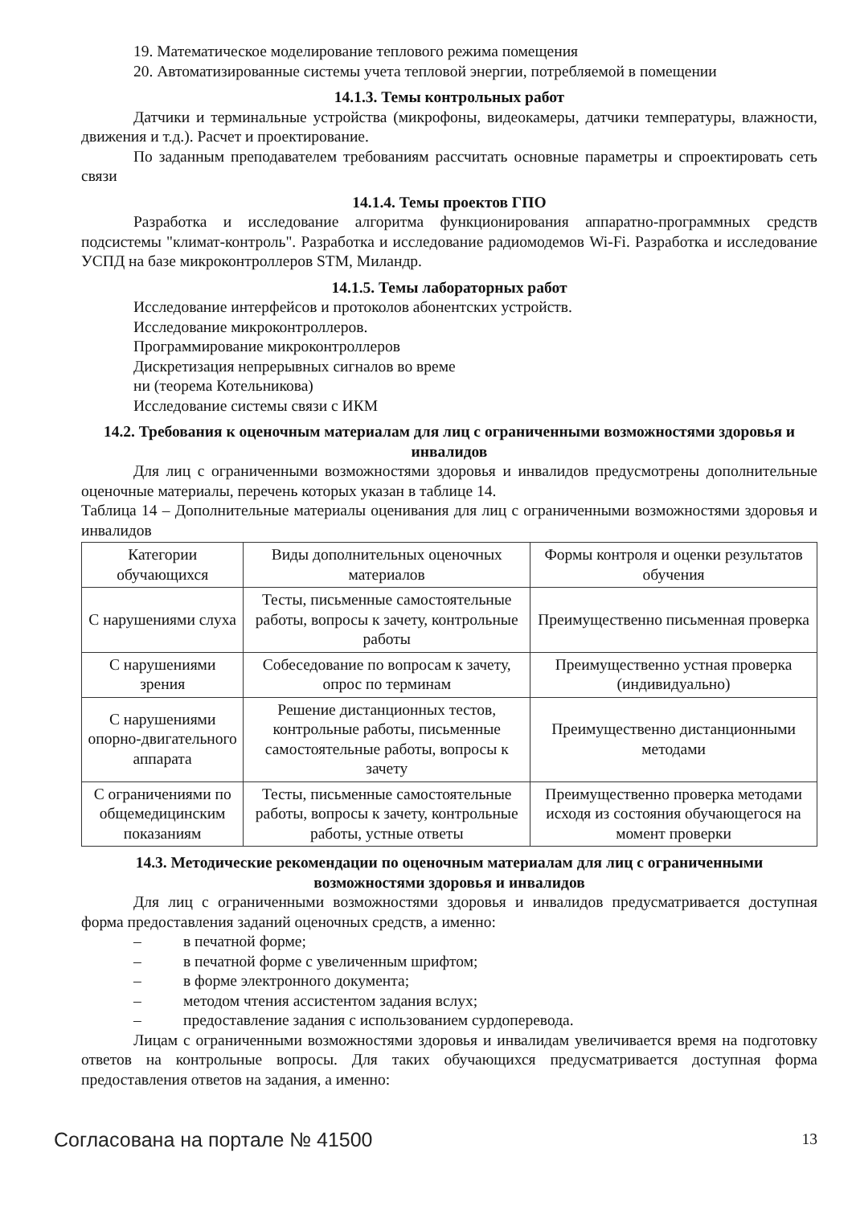19. Математическое моделирование теплового режима помещения
20. Автоматизированные системы учета тепловой энергии, потребляемой в помещении
14.1.3. Темы контрольных работ
Датчики и терминальные устройства (микрофоны, видеокамеры, датчики температуры, влажности, движения и т.д.). Расчет и проектирование.
По заданным преподавателем требованиям рассчитать основные параметры и спроектировать сеть связи
14.1.4. Темы проектов ГПО
Разработка и исследование алгоритма функционирования аппаратно-программных средств подсистемы "климат-контроль". Разработка и исследование радиомодемов Wi-Fi. Разработка и исследование УСПД на базе микроконтроллеров STM, Миландр.
14.1.5. Темы лабораторных работ
Исследование интерфейсов и протоколов абонентских устройств.
Исследование микроконтроллеров.
Программирование микроконтроллеров
Дискретизация непрерывных сигналов во време
ни (теорема Котельникова)
Исследование системы связи с ИКМ
14.2. Требования к оценочным материалам для лиц с ограниченными возможностями здоровья и инвалидов
Для лиц с ограниченными возможностями здоровья и инвалидов предусмотрены дополнительные оценочные материалы, перечень которых указан в таблице 14.
Таблица 14 – Дополнительные материалы оценивания для лиц с ограниченными возможностями здоровья и инвалидов
| Категории обучающихся | Виды дополнительных оценочных материалов | Формы контроля и оценки результатов обучения |
| С нарушениями слуха | Тесты, письменные самостоятельные работы, вопросы к зачету, контрольные работы | Преимущественно письменная проверка |
| С нарушениями зрения | Собеседование по вопросам к зачету, опрос по терминам | Преимущественно устная проверка (индивидуально) |
| С нарушениями опорно-двигательного аппарата | Решение дистанционных тестов, контрольные работы, письменные самостоятельные работы, вопросы к зачету | Преимущественно дистанционными методами |
| С ограничениями по общемедицинским показаниям | Тесты, письменные самостоятельные работы, вопросы к зачету, контрольные работы, устные ответы | Преимущественно проверка методами исходя из состояния обучающегося на момент проверки |
14.3. Методические рекомендации по оценочным материалам для лиц с ограниченными возможностями здоровья и инвалидов
Для лиц с ограниченными возможностями здоровья и инвалидов предусматривается доступная форма предоставления заданий оценочных средств, а именно:
– в печатной форме;
– в печатной форме с увеличенным шрифтом;
– в форме электронного документа;
– методом чтения ассистентом задания вслух;
– предоставление задания с использованием сурдоперевода.
Лицам с ограниченными возможностями здоровья и инвалидам увеличивается время на подготовку ответов на контрольные вопросы. Для таких обучающихся предусматривается доступная форма предоставления ответов на задания, а именно:
Согласована на портале № 41500
13